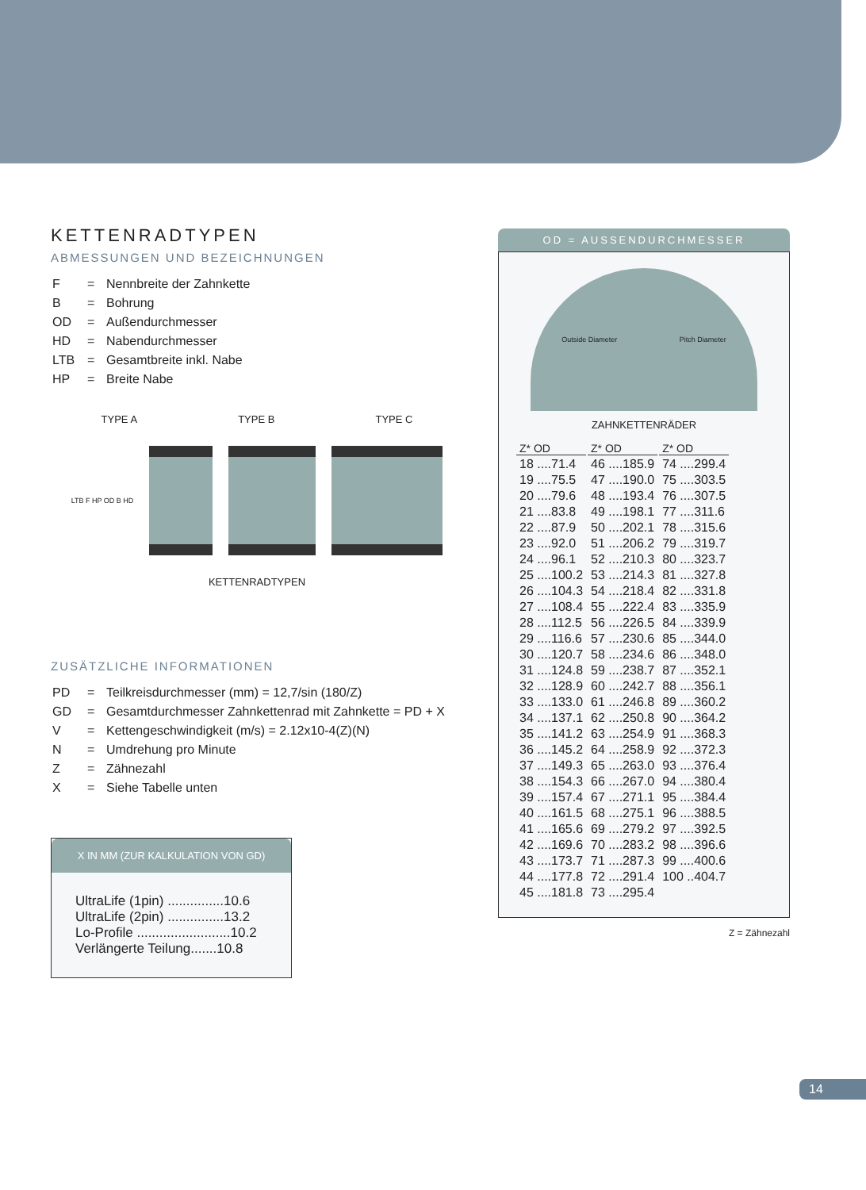KETTENRADTYPEN
ABMESSUNGEN UND BEZEICHNUNGEN
| F | = | Nennbreite der Zahnkette |
| B | = | Bohrung |
| OD | = | Außendurchmesser |
| HD | = | Nabendurchmesser |
| LTB | = | Gesamtbreite inkl. Nabe |
| HP | = | Breite Nabe |
TYPE A TYPE B TYPE C
LTB F HP OD B HD
KETTENRADTYPEN
ZUSÄTZLICHE INFORMATIONEN
| PD | = | Teilkreisdurchmesser (mm) = 12,7/sin (180/Z) |
| GD | = | Gesamtdurchmesser Zahnkettenrad mit Zahnkette = PD + X |
| V | = | Kettengeschwindigkeit (m/s) = 2.12x10-4(Z)(N) |
| N | = | Umdrehung pro Minute |
| Z | = | Zähnezahl |
| X | = | Siehe Tabelle unten |
X IN MM (ZUR KALKULATION VON GD)
UltraLife (1pin) ...............10.6
UltraLife (2pin) ...............13.2
Lo-Profile .........................10.2
Verlängerte Teilung.......10.8
OD = AUSSENDURCHMESSER
Outside Diameter Pitch Diameter
ZAHNKETTENRÄDER
| Z* OD | Z* OD | Z* OD |
| --- | --- | --- |
| 18 ....71.4 | 46 ....185.9 | 74 ....299.4 |
| 19 ....75.5 | 47 ....190.0 | 75 ....303.5 |
| 20 ....79.6 | 48 ....193.4 | 76 ....307.5 |
| 21 ....83.8 | 49 ....198.1 | 77 ....311.6 |
| 22 ....87.9 | 50 ....202.1 | 78 ....315.6 |
| 23 ....92.0 | 51 ....206.2 | 79 ....319.7 |
| 24 ....96.1 | 52 ....210.3 | 80 ....323.7 |
| 25 ....100.2 | 53 ....214.3 | 81 ....327.8 |
| 26 ....104.3 | 54 ....218.4 | 82 ....331.8 |
| 27 ....108.4 | 55 ....222.4 | 83 ....335.9 |
| 28 ....112.5 | 56 ....226.5 | 84 ....339.9 |
| 29 ....116.6 | 57 ....230.6 | 85 ....344.0 |
| 30 ....120.7 | 58 ....234.6 | 86 ....348.0 |
| 31 ....124.8 | 59 ....238.7 | 87 ....352.1 |
| 32 ....128.9 | 60 ....242.7 | 88 ....356.1 |
| 33 ....133.0 | 61 ....246.8 | 89 ....360.2 |
| 34 ....137.1 | 62 ....250.8 | 90 ....364.2 |
| 35 ....141.2 | 63 ....254.9 | 91 ....368.3 |
| 36 ....145.2 | 64 ....258.9 | 92 ....372.3 |
| 37 ....149.3 | 65 ....263.0 | 93 ....376.4 |
| 38 ....154.3 | 66 ....267.0 | 94 ....380.4 |
| 39 ....157.4 | 67 ....271.1 | 95 ....384.4 |
| 40 ....161.5 | 68 ....275.1 | 96 ....388.5 |
| 41 ....165.6 | 69 ....279.2 | 97 ....392.5 |
| 42 ....169.6 | 70 ....283.2 | 98 ....396.6 |
| 43 ....173.7 | 71 ....287.3 | 99 ....400.6 |
| 44 ....177.8 | 72 ....291.4 | 100 ..404.7 |
| 45 ....181.8 | 73 ....295.4 | |
Z = Zähnezahl
14